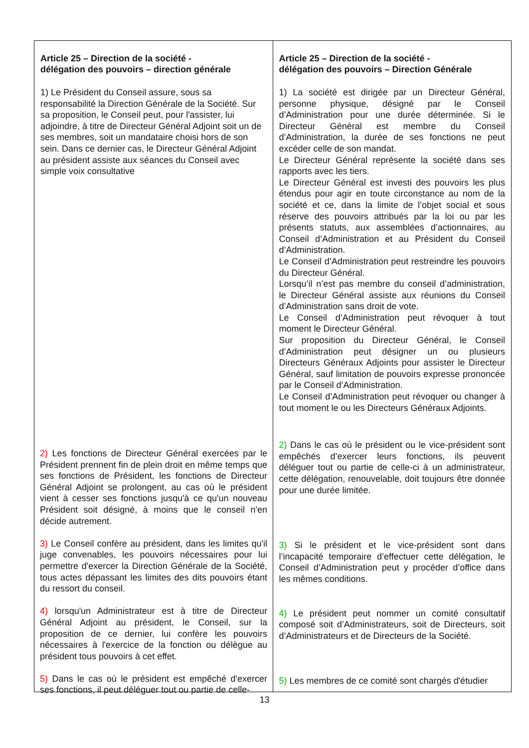| Article 25 – Direction de la société - délégation des pouvoirs – direction générale 1) Le Président du Conseil assure, sous sa responsabilité la Direction Générale de la Société. Sur sa proposition, le Conseil peut, pour l'assister, lui adjoindre, à titre de Directeur Général Adjoint soit un de ses membres, soit un mandataire choisi hors de son sein. Dans ce dernier cas, le Directeur Général Adjoint au président assiste aux séances du Conseil avec simple voix consultative | Article 25 – Direction de la société - délégation des pouvoirs – Direction Générale 1) La société est dirigée par un Directeur Général, personne physique, désigné par le Conseil d’Administration pour une durée déterminée. Si le Directeur Général est membre du Conseil d’Administration, la durée de ses fonctions ne peut excéder celle de son mandat. Le Directeur Général représente la société dans ses rapports avec les tiers. Le Directeur Général est investi des pouvoirs les plus étendus pour agir en toute circonstance au nom de la société et ce, dans la limite de l’objet social et sous réserve des pouvoirs attribués par la loi ou par les présents statuts, aux assemblées d’actionnaires, au Conseil d’Administration et au Président du Conseil d’Administration. Le Conseil d’Administration peut restreindre les pouvoirs du Directeur Général. Lorsqu’il n’est pas membre du conseil d’administration, le Directeur Général assiste aux réunions du Conseil d’Administration sans droit de vote. Le Conseil d’Administration peut révoquer à tout moment le Directeur Général. Sur proposition du Directeur Général, le Conseil d’Administration peut désigner un ou plusieurs Directeurs Généraux Adjoints pour assister le Directeur Général, sauf limitation de pouvoirs expresse prononcée par le Conseil d’Administration. Le Conseil d’Administration peut révoquer ou changer à tout moment le ou les Directeurs Généraux Adjoints. 2) Dans le cas où le président ou le vice-président sont empêchés d’exercer leurs fonctions, ils peuvent déléguer tout ou partie de celle-ci à un administrateur, cette délégation, renouvelable, doit toujours être donnée pour une durée limitée. 3) Si le président et le vice-président sont dans l’incapacité temporaire d’effectuer cette délégation, le Conseil d’Administration peut y procéder d’office dans les mêmes conditions. 4) Le président peut nommer un comité consultatif composé soit d’Administrateurs, soit de Directeurs, soit d’Administrateurs et de Directeurs de la Société. 5) Les membres de ce comité sont chargés d'étudier |
2) Les fonctions de Directeur Général exercées par le Président prennent fin de plein droit en même temps que ses fonctions de Président, les fonctions de Directeur Général Adjoint se prolongent, au cas où le président vient à cesser ses fonctions jusqu'à ce qu'un nouveau Président soit désigné, à moins que le conseil n'en décide autrement.
3) Le Conseil confère au président, dans les limites qu'il juge convenables, les pouvoirs nécessaires pour lui permettre d'exercer la Direction Générale de la Société, tous actes dépassant les limites des dits pouvoirs étant du ressort du conseil.
4) lorsqu'un Administrateur est à titre de Directeur Général Adjoint au président, le Conseil, sur la proposition de ce dernier, lui confère les pouvoirs nécessaires à l'exercice de la fonction ou délègue au président tous pouvoirs à cet effet.
5) Dans le cas où le président est empêché d'exercer ses fonctions, il peut déléguer tout ou partie de celle-
13